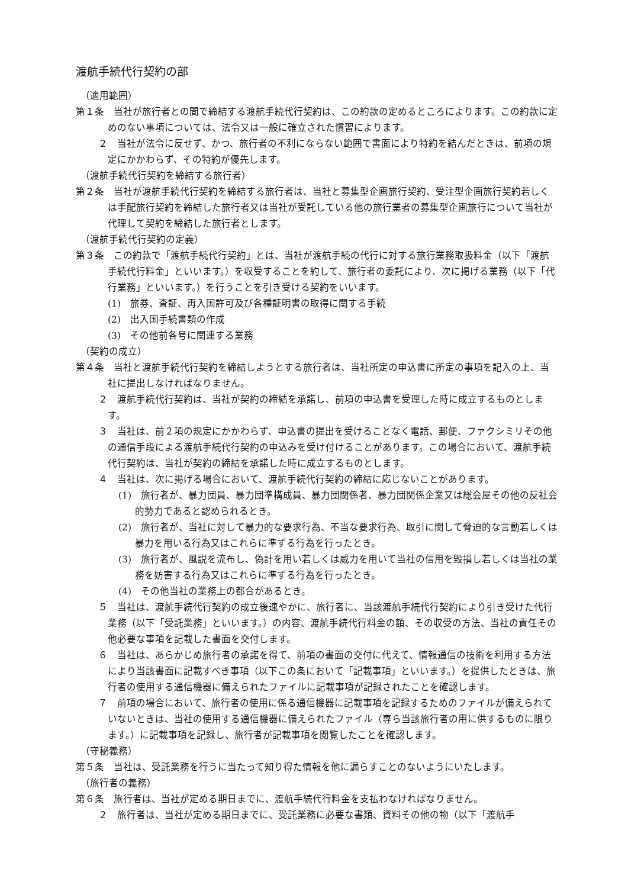渡航手続代行契約の部
（適用範囲）
第１条　当社が旅行者との間で締結する渡航手続代行契約は、この約款の定めるところによります。この約款に定めのない事項については、法令又は一般に確立された慣習によります。
２　当社が法令に反せず、かつ、旅行者の不利にならない範囲で書面により特約を結んだときは、前項の規定にかかわらず、その特約が優先します。
（渡航手続代行契約を締結する旅行者）
第２条　当社が渡航手続代行契約を締結する旅行者は、当社と募集型企画旅行契約、受注型企画旅行契約若しくは手配旅行契約を締結した旅行者又は当社が受託している他の旅行業者の募集型企画旅行について当社が代理して契約を締結した旅行者とします。
（渡航手続代行契約の定義）
第３条　この約款で「渡航手続代行契約」とは、当社が渡航手続の代行に対する旅行業務取扱料金（以下「渡航手続代行料金」といいます。）を収受することを約して、旅行者の委託により、次に掲げる業務（以下「代行業務」といいます。）を行うことを引き受ける契約をいいます。
(1)　旅券、査証、再入国許可及び各種証明書の取得に関する手続
(2)　出入国手続書類の作成
(3)　その他前各号に関連する業務
（契約の成立）
第４条　当社と渡航手続代行契約を締結しようとする旅行者は、当社所定の申込書に所定の事項を記入の上、当社に提出しなければなりません。
２　渡航手続代行契約は、当社が契約の締結を承諾し、前項の申込書を受理した時に成立するものとします。
３　当社は、前２項の規定にかかわらず、申込書の提出を受けることなく電話、郵便、ファクシミリその他の通信手段による渡航手続代行契約の申込みを受け付けることがあります。この場合において、渡航手続代行契約は、当社が契約の締結を承諾した時に成立するものとします。
４　当社は、次に掲げる場合において、渡航手続代行契約の締結に応じないことがあります。
(1)　旅行者が、暴力団員、暴力団準構成員、暴力団関係者、暴力団関係企業又は総会屋その他の反社会的勢力であると認められるとき。
(2)　旅行者が、当社に対して暴力的な要求行為、不当な要求行為、取引に関して脅迫的な言動若しくは暴力を用いる行為又はこれらに準ずる行為を行ったとき。
(3)　旅行者が、風説を流布し、偽計を用い若しくは威力を用いて当社の信用を毀損し若しくは当社の業務を妨害する行為又はこれらに準ずる行為を行ったとき。
(4)　その他当社の業務上の都合があるとき。
５　当社は、渡航手続代行契約の成立後速やかに、旅行者に、当該渡航手続代行契約により引き受けた代行業務（以下「受託業務」といいます。）の内容、渡航手続代行料金の額、その収受の方法、当社の責任その他必要な事項を記載した書面を交付します。
６　当社は、あらかじめ旅行者の承諾を得て、前項の書面の交付に代えて、情報通信の技術を利用する方法により当該書面に記載すべき事項（以下この条において「記載事項」といいます。）を提供したときは、旅行者の使用する通信機器に備えられたファイルに記載事項が記録されたことを確認します。
７　前項の場合において、旅行者の使用に係る通信機器に記載事項を記録するためのファイルが備えられていないときは、当社の使用する通信機器に備えられたファイル（専ら当該旅行者の用に供するものに限ります。）に記載事項を記録し、旅行者が記載事項を閲覧したことを確認します。
（守秘義務）
第５条　当社は、受託業務を行うに当たって知り得た情報を他に漏らすことのないようにいたします。
（旅行者の義務）
第６条　旅行者は、当社が定める期日までに、渡航手続代行料金を支払わなければなりません。
２　旅行者は、当社が定める期日までに、受託業務に必要な書類、資料その他の物（以下「渡航手